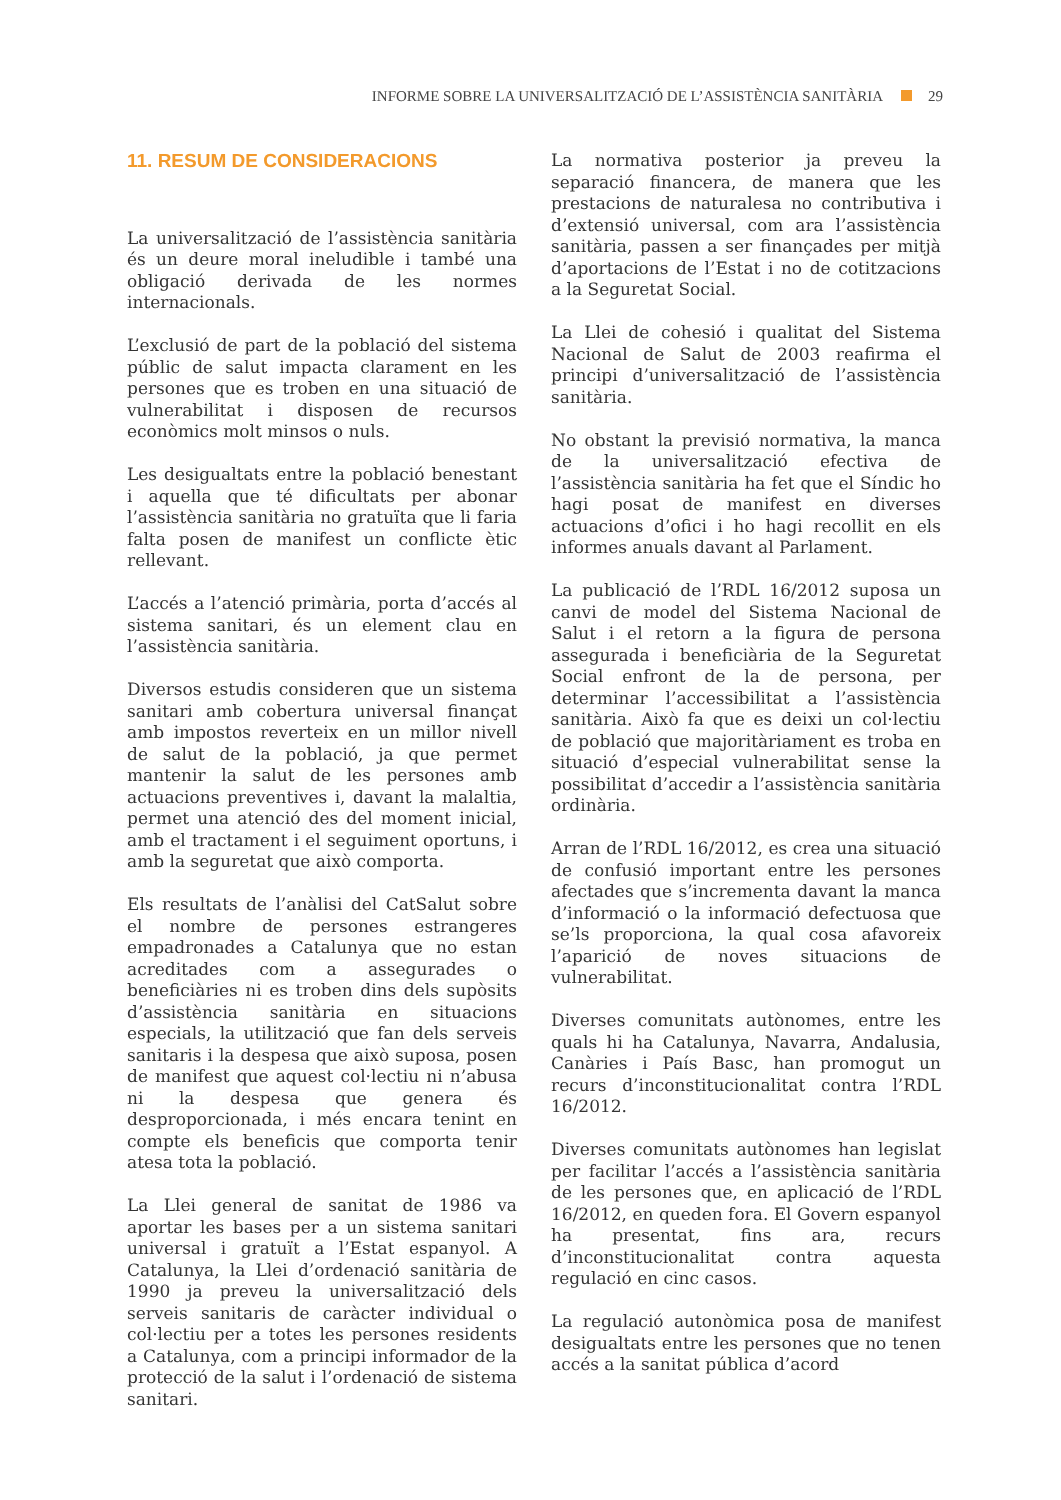INFORME SOBRE LA UNIVERSALITZACIÓ DE L’ASSISTÈNCIA SANITÀRIA 29
11. RESUM DE CONSIDERACIONS
La universalització de l’assistència sanitària és un deure moral ineludible i també una obligació derivada de les normes internacionals.
L’exclusió de part de la població del sistema públic de salut impacta clarament en les persones que es troben en una situació de vulnerabilitat i disposen de recursos econòmics molt minsos o nuls.
Les desigualtats entre la població benestant i aquella que té dificultats per abonar l’assistència sanitària no gratuïta que li faria falta posen de manifest un conflicte ètic rellevant.
L’accés a l’atenció primària, porta d’accés al sistema sanitari, és un element clau en l’assistència sanitària.
Diversos estudis consideren que un sistema sanitari amb cobertura universal finançat amb impostos reverteix en un millor nivell de salut de la població, ja que permet mantenir la salut de les persones amb actuacions preventives i, davant la malaltia, permet una atenció des del moment inicial, amb el tractament i el seguiment oportuns, i amb la seguretat que això comporta.
Els resultats de l’anàlisi del CatSalut sobre el nombre de persones estrangeres empadronades a Catalunya que no estan acreditades com a assegurades o beneficiàries ni es troben dins dels supòsits d’assistència sanitària en situacions especials, la utilització que fan dels serveis sanitaris i la despesa que això suposa, posen de manifest que aquest col·lectiu ni n’abusa ni la despesa que genera és desproporcionada, i més encara tenint en compte els beneficis que comporta tenir atesa tota la població.
La Llei general de sanitat de 1986 va aportar les bases per a un sistema sanitari universal i gratuït a l’Estat espanyol. A Catalunya, la Llei d’ordenació sanitària de 1990 ja preveu la universalització dels serveis sanitaris de caràcter individual o col·lectiu per a totes les persones residents a Catalunya, com a principi informador de la protecció de la salut i l’ordenació de sistema sanitari.
La normativa posterior ja preveu la separació financera, de manera que les prestacions de naturalesa no contributiva i d’extensió universal, com ara l’assistència sanitària, passen a ser finançades per mitjà d’aportacions de l’Estat i no de cotitzacions a la Seguretat Social.
La Llei de cohesió i qualitat del Sistema Nacional de Salut de 2003 reafirma el principi d’universalització de l’assistència sanitària.
No obstant la previsió normativa, la manca de la universalització efectiva de l’assistència sanitària ha fet que el Síndic ho hagi posat de manifest en diverses actuacions d’ofici i ho hagi recollit en els informes anuals davant al Parlament.
La publicació de l’RDL 16/2012 suposa un canvi de model del Sistema Nacional de Salut i el retorn a la figura de persona assegurada i beneficiària de la Seguretat Social enfront de la de persona, per determinar l’accessibilitat a l’assistència sanitària. Això fa que es deixi un col·lectiu de població que majoritàriament es troba en situació d’especial vulnerabilitat sense la possibilitat d’accedir a l’assistència sanitària ordinària.
Arran de l’RDL 16/2012, es crea una situació de confusió important entre les persones afectades que s’incrementa davant la manca d’informació o la informació defectuosa que se’ls proporciona, la qual cosa afavoreix l’aparició de noves situacions de vulnerabilitat.
Diverses comunitats autònomes, entre les quals hi ha Catalunya, Navarra, Andalusia, Canàries i País Basc, han promogut un recurs d’inconstitucionalitat contra l’RDL 16/2012.
Diverses comunitats autònomes han legislat per facilitar l’accés a l’assistència sanitària de les persones que, en aplicació de l’RDL 16/2012, en queden fora. El Govern espanyol ha presentat, fins ara, recurs d’inconstitucionalitat contra aquesta regulació en cinc casos.
La regulació autonòmica posa de manifest desigualtats entre les persones que no tenen accés a la sanitat pública d’acord